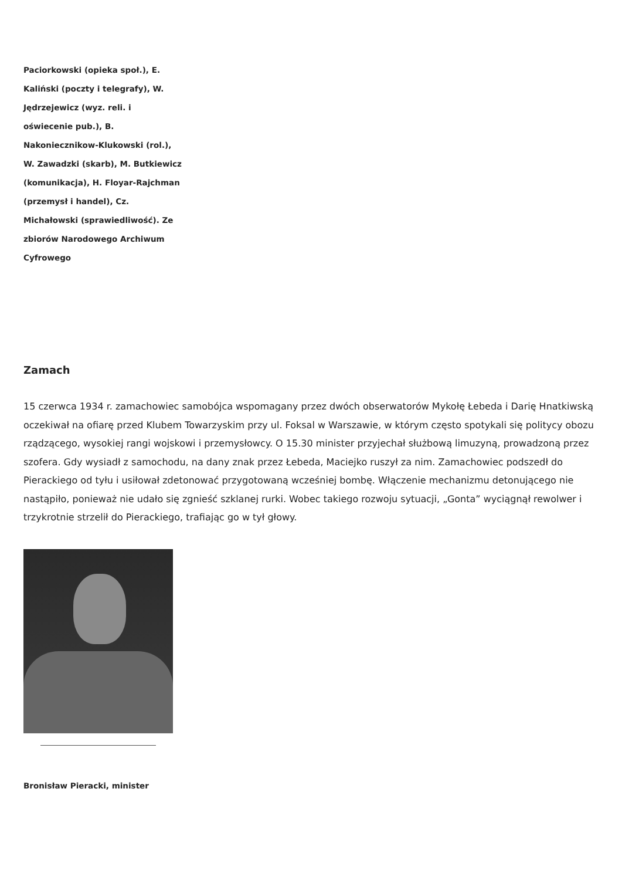Paciorkowski (opieka społ.), E. Kaliński (poczty i telegrafy), W. Jędrzejewicz (wyz. reli. i oświecenie pub.), B. Nakoniecznikow-Klukowski (rol.), W. Zawadzki (skarb), M. Butkiewicz (komunikacja), H. Floyar-Rajchman (przemysł i handel), Cz. Michałowski (sprawiedliwość). Ze zbiorów Narodowego Archiwum Cyfrowego
Zamach
15 czerwca 1934 r. zamachowiec samobójca wspomagany przez dwóch obserwatorów Mykołę Łebeda i Darię Hnatkiwską oczekiwał na ofiarę przed Klubem Towarzyskim przy ul. Foksal w Warszawie, w którym często spotykali się politycy obozu rządzącego, wysokiej rangi wojskowi i przemysłowcy. O 15.30 minister przyjechał służbową limuzyną, prowadzoną przez szofera. Gdy wysiadł z samochodu, na dany znak przez Łebeda, Maciejko ruszył za nim. Zamachowiec podszedł do Pierackiego od tyłu i usiłował zdetonować przygotowaną wcześniej bombę. Włączenie mechanizmu detonującego nie nastąpiło, ponieważ nie udało się zgnieść szklanej rurki. Wobec takiego rozwoju sytuacji, „Gonta” wyciągnął rewolwer i trzykrotnie strzelił do Pierackiego, trafiając go w tył głowy.
Bronisław Pieracki, minister